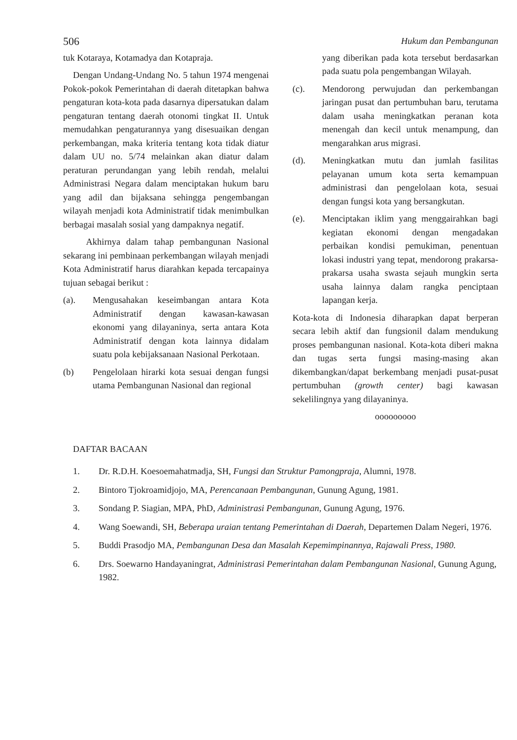506 Hukum dan Pembangunan
tuk Kotaraya, Kotamadya dan Kotapraja.
Dengan Undang-Undang No. 5 tahun 1974 mengenai Pokok-pokok Pemerintahan di daerah ditetapkan bahwa pengaturan kota-kota pada dasarnya dipersatukan dalam pengaturan tentang daerah otonomi tingkat II. Untuk memudahkan pengaturannya yang disesuaikan dengan perkembangan, maka kriteria tentang kota tidak diatur dalam UU no. 5/74 melainkan akan diatur dalam peraturan perundangan yang lebih rendah, melalui Administrasi Negara dalam menciptakan hukum baru yang adil dan bijaksana sehingga pengembangan wilayah menjadi kota Administratif tidak menimbulkan berbagai masalah sosial yang dampaknya negatif.
Akhirnya dalam tahap pembangunan Nasional sekarang ini pembinaan perkembangan wilayah menjadi Kota Administratif harus diarahkan kepada tercapainya tujuan sebagai berikut :
(a). Mengusahakan keseimbangan antara Kota Administratif dengan kawasan-kawasan ekonomi yang dilayaninya, serta antara Kota Administratif dengan kota lainnya didalam suatu pola kebijaksanaan Nasional Perkotaan.
(b) Pengelolaan hirarki kota sesuai dengan fungsi utama Pembangunan Nasional dan regional
yang diberikan pada kota tersebut berdasarkan pada suatu pola pengembangan Wilayah.
(c). Mendorong perwujudan dan perkembangan jaringan pusat dan pertumbuhan baru, terutama dalam usaha meningkatkan peranan kota menengah dan kecil untuk menampung, dan mengarahkan arus migrasi.
(d). Meningkatkan mutu dan jumlah fasilitas pelayanan umum kota serta kemampuan administrasi dan pengelolaan kota, sesuai dengan fungsi kota yang bersangkutan.
(e). Menciptakan iklim yang menggairahkan bagi kegiatan ekonomi dengan mengadakan perbaikan kondisi pemukiman, penentuan lokasi industri yang tepat, mendorong prakarsa-prakarsa usaha swasta sejauh mungkin serta usaha lainnya dalam rangka penciptaan lapangan kerja.
Kota-kota di Indonesia diharapkan dapat berperan secara lebih aktif dan fungsionil dalam mendukung proses pembangunan nasional. Kota-kota diberi makna dan tugas serta fungsi masing-masing akan dikembangkan/dapat berkembang menjadi pusat-pusat pertumbuhan (growth center) bagi kawasan sekelilingnya yang dilayaninya.
ooooooooo
DAFTAR BACAAN
1. Dr. R.D.H. Koesoemahatmadja, SH, Fungsi dan Struktur Pamongpraja, Alumni, 1978.
2. Bintoro Tjokroamidjojo, MA, Perencanaan Pembangunan, Gunung Agung, 1981.
3. Sondang P. Siagian, MPA, PhD, Administrasi Pembangunan, Gunung Agung, 1976.
4. Wang Soewandi, SH, Beberapa uraian tentang Pemerintahan di Daerah, Departemen Dalam Negeri, 1976.
5. Buddi Prasodjo MA, Pembangunan Desa dan Masalah Kepemimpinannya, Rajawali Press, 1980.
6. Drs. Soewarno Handayaningrat, Administrasi Pemerintahan dalam Pembangunan Nasional, Gunung Agung, 1982.